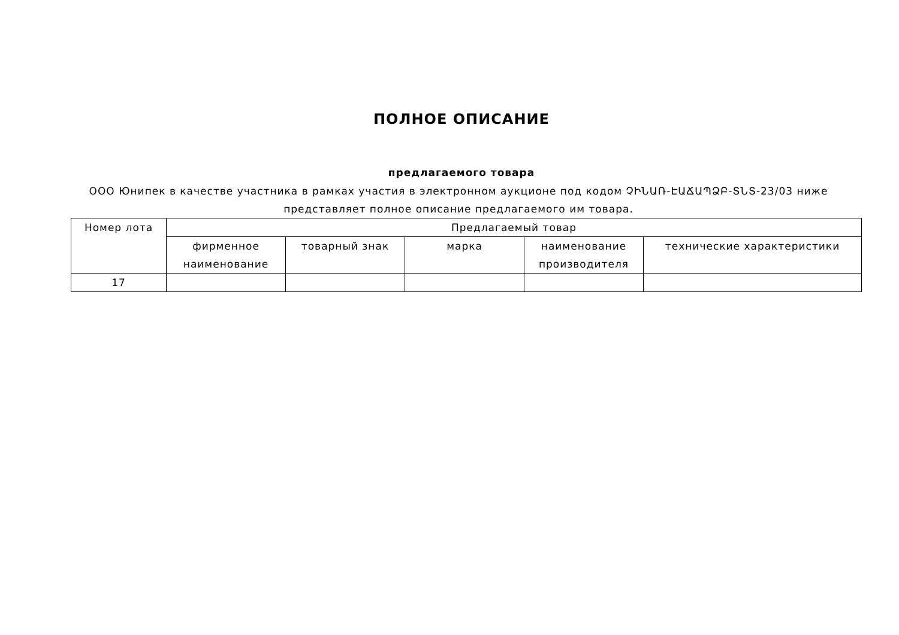ПОЛНОЕ ОПИСАНИЕ
предлагаемого товара
ООО Юнипек в качестве участника в рамках участия в электронном аукционе под кодом ՉԻՆԱՌ-ԷԱՃԱՊՁԲ-ՏՆՏ-23/03 ниже представляет полное описание предлагаемого им товара.
| Номер лота | Предлагаемый товар | | | | |
| --- | --- | --- | --- | --- | --- |
| | фирменное наименование | товарный знак | марка | наименование производителя | технические характеристики |
| 17 | | | | | |